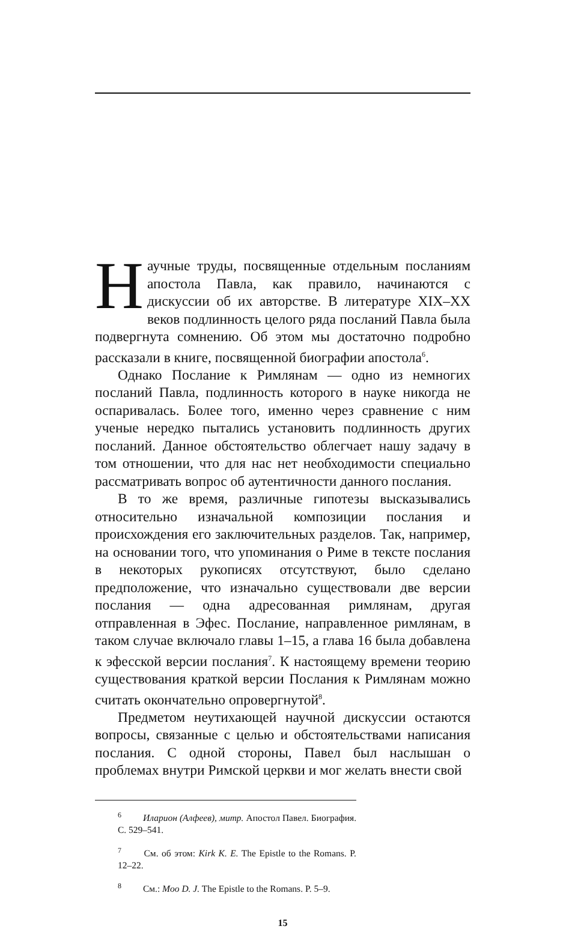Научные труды, посвященные отдельным посланиям апостола Павла, как правило, начинаются с дискуссии об их авторстве. В литературе XIX–XX веков подлинность целого ряда посланий Павла была подвергнута сомнению. Об этом мы достаточно подробно рассказали в книге, посвященной биографии апостола<sup>6</sup>.
Однако Послание к Римлянам — одно из немногих посланий Павла, подлинность которого в науке никогда не оспаривалась. Более того, именно через сравнение с ним ученые нередко пытались установить подлинность других посланий. Данное обстоятельство облегчает нашу задачу в том отношении, что для нас нет необходимости специально рассматривать вопрос об аутентичности данного послания.
В то же время, различные гипотезы высказывались относительно изначальной композиции послания и происхождения его заключительных разделов. Так, например, на основании того, что упоминания о Риме в тексте послания в некоторых рукописях отсутствуют, было сделано предположение, что изначально существовали две версии послания — одна адресованная римлянам, другая отправленная в Эфес. Послание, направленное римлянам, в таком случае включало главы 1–15, а глава 16 была добавлена к эфесской версии послания<sup>7</sup>. К настоящему времени теорию существования краткой версии Послания к Римлянам можно считать окончательно опровергнутой<sup>8</sup>.
Предметом неутихающей научной дискуссии остаются вопросы, связанные с целью и обстоятельствами написания послания. С одной стороны, Павел был наслышан о проблемах внутри Римской церкви и мог желать внести свой
<sup>6</sup> Иларион (Алфеев), митр. Апостол Павел. Биография. С. 529–541.
<sup>7</sup> См. об этом: Kirk K. E. The Epistle to the Romans. P. 12–22.
<sup>8</sup> См.: Moo D. J. The Epistle to the Romans. P. 5–9.
15